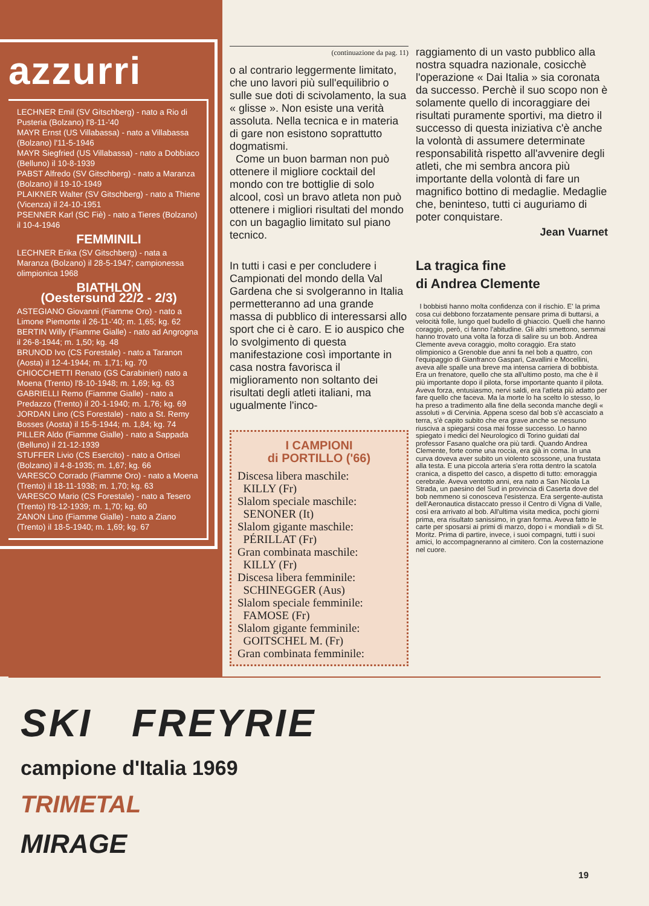azzurri
LECHNER Emil (SV Gitschberg) - nato a Rio di Pusteria (Bolzano) l'8-11-'40
MAYR Ernst (US Villabassa) - nato a Villabassa (Bolzano) l'11-5-1946
MAYR Siegfried (US Villabassa) - nato a Dobbiaco (Belluno) il 10-8-1939
PABST Alfredo (SV Gitschberg) - nato a Maranza (Bolzano) il 19-10-1949
PLAIKNER Walter (SV Gitschberg) - nato a Thiene (Vicenza) il 24-10-1951
PSENNER Karl (SC Fiè) - nato a Tieres (Bolzano) il 10-4-1946
FEMMINILI
LECHNER Erika (SV Gitschberg) - nata a Maranza (Bolzano) il 28-5-1947; campionessa olimpionica 1968
BIATHLON
(Oestersund 22/2 - 2/3)
ASTEGIANO Giovanni (Fiamme Oro) - nato a Limone Piemonte il 26-11-'40; m. 1,65; kg. 62
BERTIN Willy (Fiamme Gialle) - nato ad Angrogna il 26-8-1944; m. 1,50; kg. 48
BRUNOD Ivo (CS Forestale) - nato a Taranon (Aosta) il 12-4-1944; m. 1,71; kg. 70
CHIOCCHETTI Renato (GS Carabinieri) nato a Moena (Trento) l'8-10-1948; m. 1,69; kg. 63
GABRIELLI Remo (Fiamme Gialle) - nato a Predazzo (Trento) il 20-1-1940; m. 1,76; kg. 69
JORDAN Lino (CS Forestale) - nato a St. Remy Bosses (Aosta) il 15-5-1944; m. 1,84; kg. 74
PILLER Aldo (Fiamme Gialle) - nato a Sappada (Belluno) il 21-12-1939
STUFFER Livio (CS Esercito) - nato a Ortisei (Bolzano) il 4-8-1935; m. 1,67; kg. 66
VARESCO Corrado (Fiamme Oro) - nato a Moena (Trento) il 18-11-1938; m. 1,70; kg. 63
VARESCO Mario (CS Forestale) - nato a Tesero (Trento) l'8-12-1939; m. 1,70; kg. 60
ZANON Lino (Fiamme Gialle) - nato a Ziano (Trento) il 18-5-1940; m. 1,69; kg. 67
(continuazione da pag. 11)
o al contrario leggermente limitato, che uno lavori più sull'equilibrio o sulle sue doti di scivolamento, la sua « glisse ». Non esiste una verità assoluta. Nella tecnica e in materia di gare non esistono soprattutto dogmatismi.
Come un buon barman non può ottenere il migliore cocktail del mondo con tre bottiglie di solo alcool, così un bravo atleta non può ottenere i migliori risultati del mondo con un bagaglio limitato sul piano tecnico.
In tutti i casi e per concludere i Campionati del mondo della Val Gardena che si svolgeranno in Italia permetteranno ad una grande massa di pubblico di interessarsi allo sport che ci è caro. E io auspico che lo svolgimento di questa manifestazione così importante in casa nostra favorisca il miglioramento non soltanto dei risultati degli atleti italiani, ma ugualmente l'inco-
I CAMPIONI
di PORTILLO ('66)
Discesa libera maschile:
KILLY (Fr)
Slalom speciale maschile:
SENONER (It)
Slalom gigante maschile:
PÉRILLAT (Fr)
Gran combinata maschile:
KILLY (Fr)
Discesa libera femminile:
SCHINEGGER (Aus)
Slalom speciale femminile:
FAMOSE (Fr)
Slalom gigante femminile:
GOITSCHEL M. (Fr)
Gran combinata femminile:
raggiamento di un vasto pubblico alla nostra squadra nazionale, cosicchè l'operazione « Dai Italia » sia coronata da successo. Perchè il suo scopo non è solamente quello di incoraggiare dei risultati puramente sportivi, ma dietro il successo di questa iniziativa c'è anche la volontà di assumere determinate responsabilità rispetto all'avvenire degli atleti, che mi sembra ancora più importante della volontà di fare un magnifico bottino di medaglie. Medaglie che, beninteso, tutti ci auguriamo di poter conquistare.
Jean Vuarnet
La tragica fine
di Andrea Clemente
I bobbisti hanno molta confidenza con il rischio. E' la prima cosa cui debbono forzatamente pensare prima di buttarsi, a velocità folle, lungo quel budello di ghiaccio. Quelli che hanno coraggio, però, ci fanno l'abitudine. Gli altri smettono, semmai hanno trovato una volta la forza di salire su un bob. Andrea Clemente aveva coraggio, molto coraggio. Era stato olimpionico a Grenoble due anni fa nel bob a quattro, con l'equipaggio di Gianfranco Gaspari, Cavallini e Mocellini, aveva alle spalle una breve ma intensa carriera di bobbista. Era un frenatore, quello che sta all'ultimo posto, ma che è il più importante dopo il pilota, forse importante quanto il pilota. Aveva forza, entusiasmo, nervi saldi, era l'atleta più adatto per fare quello che faceva. Ma la morte lo ha scelto lo stesso, lo ha preso a tradimento alla fine della seconda manche degli « assoluti » di Cervinia. Appena sceso dal bob s'è accasciato a terra, s'è capito subito che era grave anche se nessuno riusciva a spiegarsi cosa mai fosse successo. Lo hanno spiegato i medici del Neurologico di Torino guidati dal professor Fasano qualche ora più tardi. Quando Andrea Clemente, forte come una roccia, era già in coma. In una curva doveva aver subito un violento scossone, una frustata alla testa. E una piccola arteria s'era rotta dentro la scatola cranica, a dispetto del casco, a dispetto di tutto: emoraggia cerebrale. Aveva ventotto anni, era nato a San Nicola La Strada, un paesino del Sud in provincia di Caserta dove del bob nemmeno si conosceva l'esistenza. Era sergente-autista dell'Aeronautica distaccato presso il Centro di Vigna di Valle, così era arrivato al bob. All'ultima visita medica, pochi giorni prima, era risultato sanissimo, in gran forma. Aveva fatto le carte per sposarsi ai primi di marzo, dopo i « mondiali » di St. Moritz. Prima di partire, invece, i suoi compagni, tutti i suoi amici, lo accompagneranno al cimitero. Con la costernazione nel cuore.
SKI FREYRIE
campione d'Italia 1969
TRIMETAL
MIRAGE
19